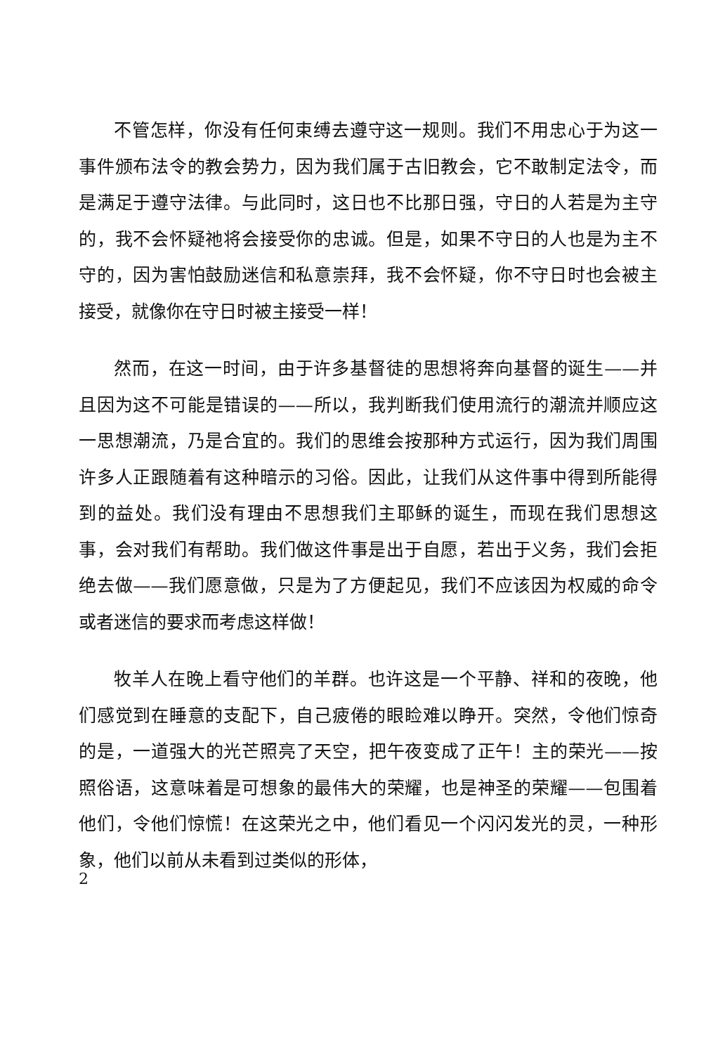不管怎样，你没有任何束缚去遵守这一规则。我们不用忠心于为这一事件颁布法令的教会势力，因为我们属于古旧教会，它不敢制定法令，而是满足于遵守法律。与此同时，这日也不比那日强，守日的人若是为主守的，我不会怀疑祂将会接受你的忠诚。但是，如果不守日的人也是为主不守的，因为害怕鼓励迷信和私意崇拜，我不会怀疑，你不守日时也会被主接受，就像你在守日时被主接受一样！
然而，在这一时间，由于许多基督徒的思想将奔向基督的诞生——并且因为这不可能是错误的——所以，我判断我们使用流行的潮流并顺应这一思想潮流，乃是合宜的。我们的思维会按那种方式运行，因为我们周围许多人正跟随着有这种暗示的习俗。因此，让我们从这件事中得到所能得到的益处。我们没有理由不思想我们主耶稣的诞生，而现在我们思想这事，会对我们有帮助。我们做这件事是出于自愿，若出于义务，我们会拒绝去做——我们愿意做，只是为了方便起见，我们不应该因为权威的命令或者迷信的要求而考虑这样做！
牧羊人在晚上看守他们的羊群。也许这是一个平静、祥和的夜晚，他们感觉到在睡意的支配下，自己疲倦的眼睑难以睁开。突然，令他们惊奇的是，一道强大的光芒照亮了天空，把午夜变成了正午！主的荣光——按照俗语，这意味着是可想象的最伟大的荣耀，也是神圣的荣耀——包围着他们，令他们惊慌！在这荣光之中，他们看见一个闪闪发光的灵，一种形象，他们以前从未看到过类似的形体，
2